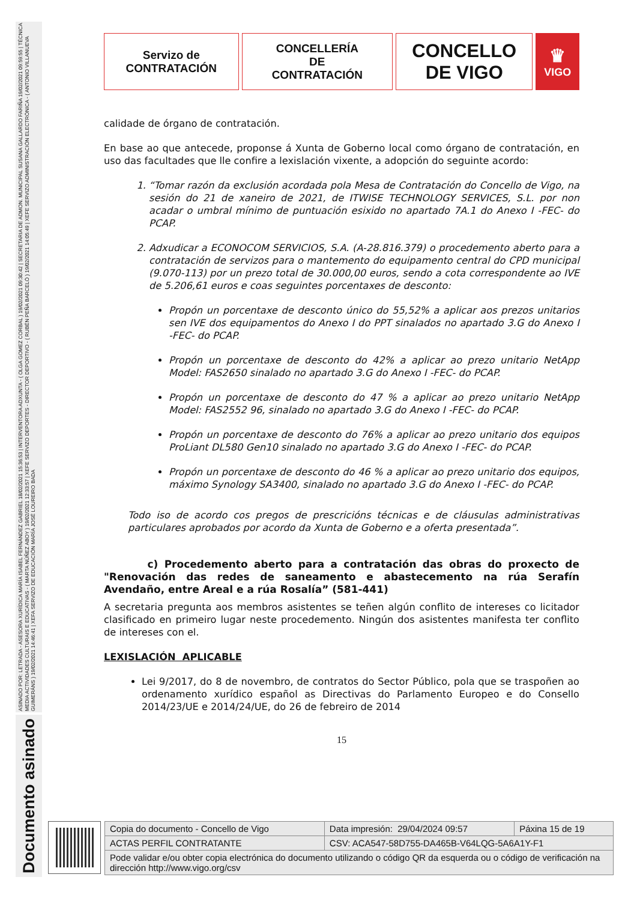ASINADO POR: LETRADA - ASESORA XURÍDICA MARÍA ISABEL FERNÁNDEZ GABRIEL 18/02/2021 15:36:53 | INTERVENTORA ADXUNTA - ( OLGA GOMEZ CORBAL ) 19/02/2021 09:30:42 | SECRETARIA DE ADMON. MUNICIPAL SUSANA GALLARDO FARIÑA 19/02/2021 09:59:55 | TÉCNICA MEDIA ACTIVIDADES CULTURAIS E EDUCATIVAS - ( MARTA NÚÑEZ ABOY ) 19/02/2021 12:33:57 | XEFE SERVIZO DEPORTES - DIRECTOR DEPORTIVO - ( RUBÉN PEÑA BARCELÓ ) 19/02/2021 14:05:49 | XEFE SERVIZO ADMINISTRACIÓN ELECTRÓNICA - ( ANTONIO VILLANUEVA GUIMERÁNS ) 19/02/2021 14:46:41 | XEFA SERVIZO DE EDUCACIÓN MARÍA JOSÉ LOUREIRO BADA
Documento asinado
Servizo de
CONTRATACIÓN
CONCELLERÍA
DE
CONTRATACIÓN
CONCELLO
DE VIGO
♛
VIGO
calidade de órgano de contratación.
En base ao que antecede, proponse á Xunta de Goberno local como órgano de contratación, en uso das facultades que lle confire a lexislación vixente, a adopción do seguinte acordo:
1. “Tomar razón da exclusión acordada pola Mesa de Contratación do Concello de Vigo, na sesión do 21 de xaneiro de 2021, de ITWISE TECHNOLOGY SERVICES, S.L. por non acadar o umbral mínimo de puntuación esixido no apartado 7A.1 do Anexo I -FEC- do PCAP.
2. Adxudicar a ECONOCOM SERVICIOS, S.A. (A-28.816.379) o procedemento aberto para a contratación de servizos para o mantemento do equipamento central do CPD municipal (9.070-113) por un prezo total de 30.000,00 euros, sendo a cota correspondente ao IVE de 5.206,61 euros e coas seguintes porcentaxes de desconto:
Propón un porcentaxe de desconto único do 55,52% a aplicar aos prezos unitarios sen IVE dos equipamentos do Anexo I do PPT sinalados no apartado 3.G do Anexo I -FEC- do PCAP.
Propón un porcentaxe de desconto do 42% a aplicar ao prezo unitario NetApp Model: FAS2650 sinalado no apartado 3.G do Anexo I -FEC- do PCAP.
Propón un porcentaxe de desconto do 47 % a aplicar ao prezo unitario NetApp Model: FAS2552 96, sinalado no apartado 3.G do Anexo I -FEC- do PCAP.
Propón un porcentaxe de desconto do 76% a aplicar ao prezo unitario dos equipos ProLiant DL580 Gen10 sinalado no apartado 3.G do Anexo I -FEC- do PCAP.
Propón un porcentaxe de desconto do 46 % a aplicar ao prezo unitario dos equipos, máximo Synology SA3400, sinalado no apartado 3.G do Anexo I -FEC- do PCAP.
Todo iso de acordo cos pregos de prescricións técnicas e de cláusulas administrativas particulares aprobados por acordo da Xunta de Goberno e a oferta presentada”.
c) Procedemento aberto para a contratación das obras do proxecto de "Renovación das redes de saneamento e abastecemento na rúa Serafín Avendaño, entre Areal e a rúa Rosalía” (581-441)
A secretaria pregunta aos membros asistentes se teñen algún conflito de intereses co licitador clasificado en primeiro lugar neste procedemento. Ningún dos asistentes manifesta ter conflito de intereses con el.
LEXISLACIÓN APLICABLE
Lei 9/2017, do 8 de novembro, de contratos do Sector Público, pola que se traspoñen ao ordenamento xurídico español as Directivas do Parlamento Europeo e do Consello 2014/23/UE e 2014/24/UE, do 26 de febreiro de 2014
15
| Copia do documento - Concello de Vigo | Data impresión: 29/04/2024 09:57 | Páxina 15 de 19 |
| ACTAS PERFIL CONTRATANTE | CSV: ACA547-58D755-DA465B-V64LQG-5A6A1Y-F1 | |
| Pode validar e/ou obter copia electrónica do documento utilizando o código QR da esquerda ou o código de verificación na dirección http://www.vigo.org/csv | | |